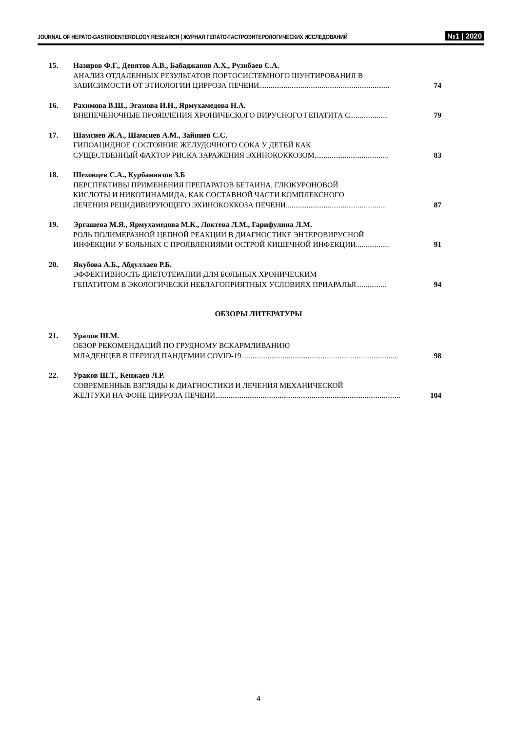JOURNAL OF HEPATO-GASTROENTEROLOGY RESEARCH | ЖУРНАЛ ГЕПАТО-ГАСТРОЭНТЕРОЛОГИЧЕСКИХ ИССЛЕДОВАНИЙ №1 | 2020
15. Назиров Ф.Г., Девятов А.В., Бабаджанов А.Х., Рузибаев С.А.
АНАЛИЗ ОТДАЛЕННЫХ РЕЗУЛЬТАТОВ ПОРТОСИСТЕМНОГО ШУНТИРОВАНИЯ В
ЗАВИСИМОСТИ ОТ ЭТИОЛОГИИ ЦИРРОЗА ПЕЧЕНИ..................................................................... 74
16. Рахимова В.Ш., Эгамова И.Н., Ярмухамедова Н.А.
ВНЕПЕЧЕНОЧНЫЕ ПРОЯВЛЕНИЯ ХРОНИЧЕСКОГО ВИРУСНОГО ГЕПАТИТА С.................... 79
17. Шамсиев Ж.А., Шамсиев А.М., Зайниев С.С.
ГИПОАЦИДНОЕ СОСТОЯНИЕ ЖЕЛУДОЧНОГО СОКА У ДЕТЕЙ КАК
СУЩЕСТВЕННЫЙ ФАКТОР РИСКА ЗАРАЖЕНИЯ ЭХИНОКОККОЗОМ....................................... 83
18. Шеховцев С.А., Курбаниязов З.Б
ПЕРСПЕКТИВЫ ПРИМЕНЕНИЯ ПРЕПАРАТОВ БЕТАИНА, ГЛЮКУРОНОВОЙ
КИСЛОТЫ И НИКОТИНАМИДА, КАК СОСТАВНОЙ ЧАСТИ КОМПЛЕКСНОГО
ЛЕЧЕНИЯ РЕЦИДИВИРУЮЩЕГО ЭХИНОКОККОЗА ПЕЧЕНИ..................................................... 87
19. Эргашева М.Я., Ярмухамедова М.К., Локтева Л.М., Гарифулина Л.М.
РОЛЬ ПОЛИМЕРАЗНОЙ ЦЕПНОЙ РЕАКЦИИ В ДИАГНОСТИКЕ ЭНТЕРОВИРУСНОЙ
ИНФЕКЦИИ У БОЛЬНЫХ С ПРОЯВЛЕНИЯМИ ОСТРОЙ КИШЕЧНОЙ ИНФЕКЦИИ.................. 91
20. Якубова А.Б., Абдуллаев Р.Б.
ЭФФЕКТИВНОСТЬ ДИЕТОТЕРАПИИ ДЛЯ БОЛЬНЫХ ХРОНИЧЕСКИМ
ГЕПАТИТОМ В ЭКОЛОГИЧЕСКИ НЕБЛАГОПРИЯТНЫХ УСЛОВИЯХ ПРИАРАЛЬЯ................ 94
ОБЗОРЫ ЛИТЕРАТУРЫ
21. Уралов Ш.М.
ОБЗОР РЕКОМЕНДАЦИЙ ПО ГРУДНОМУ ВСКАРМЛИВАНИЮ
МЛАДЕНЦЕВ В ПЕРИОД ПАНДЕМИИ COVID-19................................................................................... 98
22. Ураков Ш.Т., Кенжаев Л.Р.
СОВРЕМЕННЫЕ ВЗГЛЯДЫ К ДИАГНОСТИКИ И ЛЕЧЕНИЯ МЕХАНИЧЕСКОЙ
ЖЕЛТУХИ НА ФОНЕ ЦИРРОЗА ПЕЧЕНИ.................................................................................................. 104
4